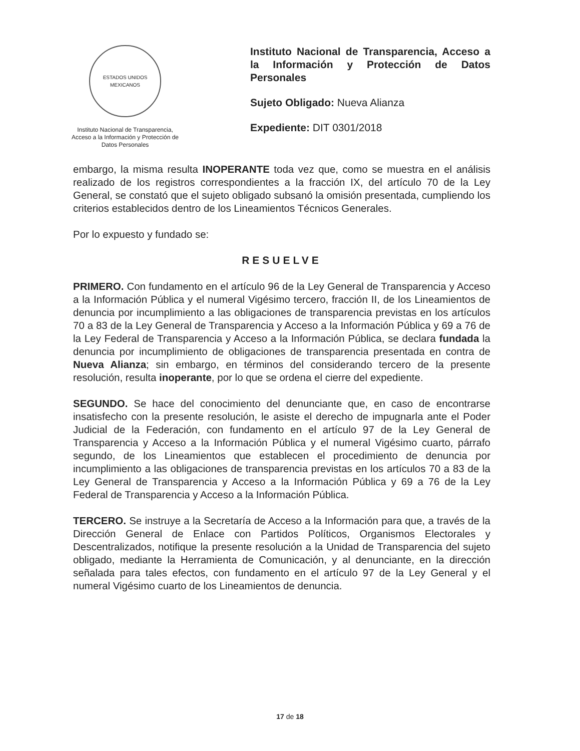ESTADOS UNIDOS MEXICANOS
Instituto Nacional de Transparencia,
Acceso a la Información y Protección de
Datos Personales
Instituto Nacional de Transparencia, Acceso a la Información y Protección de Datos Personales
Sujeto Obligado: Nueva Alianza
Expediente: DIT 0301/2018
embargo, la misma resulta INOPERANTE toda vez que, como se muestra en el análisis realizado de los registros correspondientes a la fracción IX, del artículo 70 de la Ley General, se constató que el sujeto obligado subsanó la omisión presentada, cumpliendo los criterios establecidos dentro de los Lineamientos Técnicos Generales.
Por lo expuesto y fundado se:
RESUELVE
PRIMERO. Con fundamento en el artículo 96 de la Ley General de Transparencia y Acceso a la Información Pública y el numeral Vigésimo tercero, fracción II, de los Lineamientos de denuncia por incumplimiento a las obligaciones de transparencia previstas en los artículos 70 a 83 de la Ley General de Transparencia y Acceso a la Información Pública y 69 a 76 de la Ley Federal de Transparencia y Acceso a la Información Pública, se declara fundada la denuncia por incumplimiento de obligaciones de transparencia presentada en contra de Nueva Alianza; sin embargo, en términos del considerando tercero de la presente resolución, resulta inoperante, por lo que se ordena el cierre del expediente.
SEGUNDO. Se hace del conocimiento del denunciante que, en caso de encontrarse insatisfecho con la presente resolución, le asiste el derecho de impugnarla ante el Poder Judicial de la Federación, con fundamento en el artículo 97 de la Ley General de Transparencia y Acceso a la Información Pública y el numeral Vigésimo cuarto, párrafo segundo, de los Lineamientos que establecen el procedimiento de denuncia por incumplimiento a las obligaciones de transparencia previstas en los artículos 70 a 83 de la Ley General de Transparencia y Acceso a la Información Pública y 69 a 76 de la Ley Federal de Transparencia y Acceso a la Información Pública.
TERCERO. Se instruye a la Secretaría de Acceso a la Información para que, a través de la Dirección General de Enlace con Partidos Políticos, Organismos Electorales y Descentralizados, notifique la presente resolución a la Unidad de Transparencia del sujeto obligado, mediante la Herramienta de Comunicación, y al denunciante, en la dirección señalada para tales efectos, con fundamento en el artículo 97 de la Ley General y el numeral Vigésimo cuarto de los Lineamientos de denuncia.
17 de 18